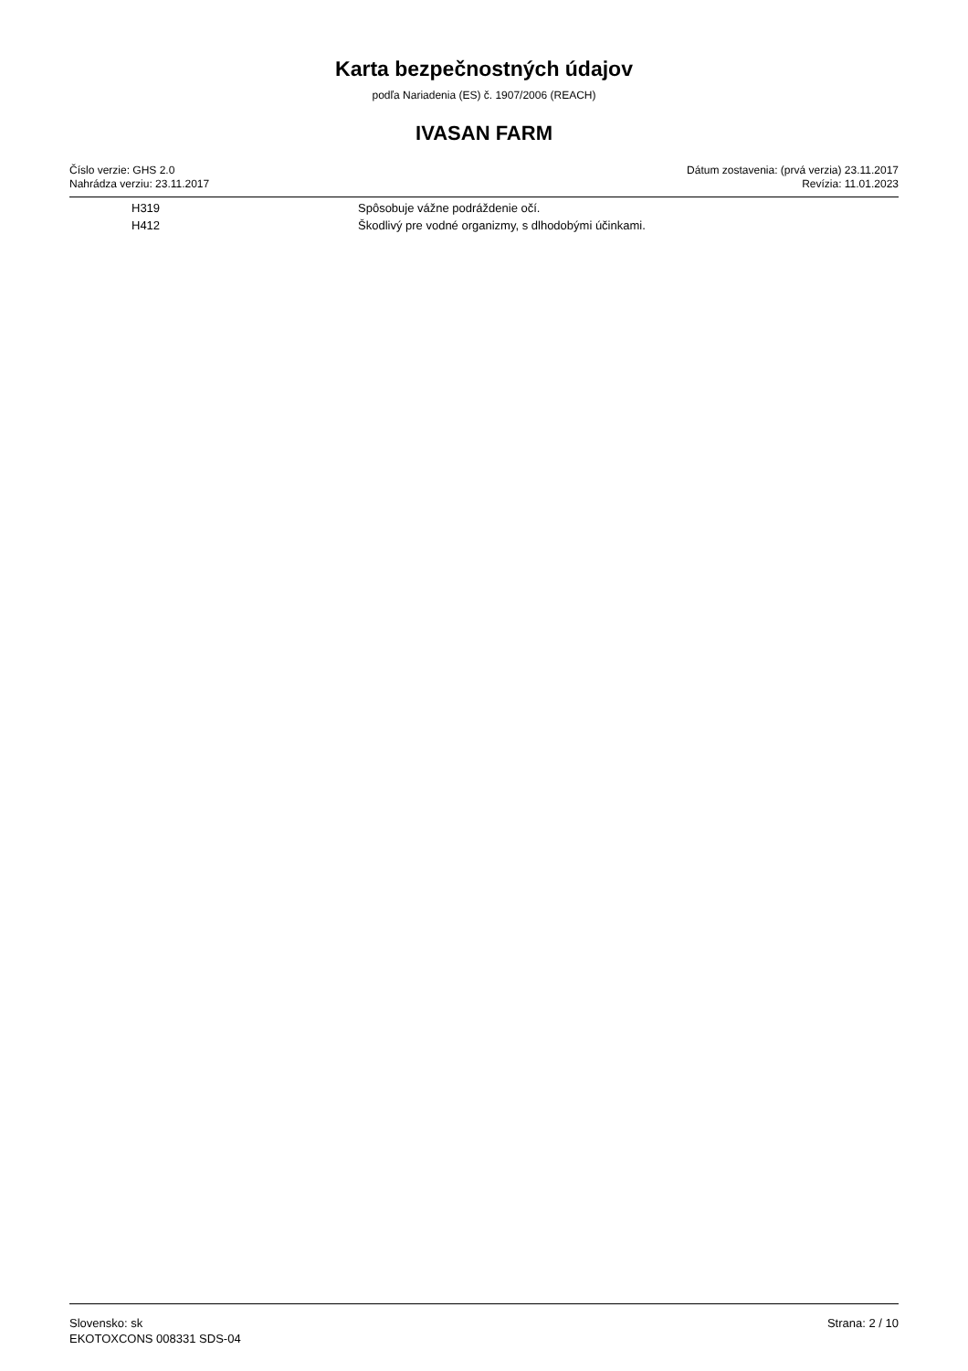Karta bezpečnostných údajov
podľa Nariadenia (ES) č. 1907/2006 (REACH)
IVASAN FARM
Číslo verzie: GHS 2.0
Nahrádza verziu: 23.11.2017
Dátum zostavenia: (prvá verzia) 23.11.2017
Revízia: 11.01.2023
| H319 | Spôsobuje vážne podráždenie očí. |
| H412 | Škodlivý pre vodné organizmy, s dlhodobými účinkami. |
Slovensko: sk
EKOTOXCONS 008331 SDS-04
Strana: 2 / 10